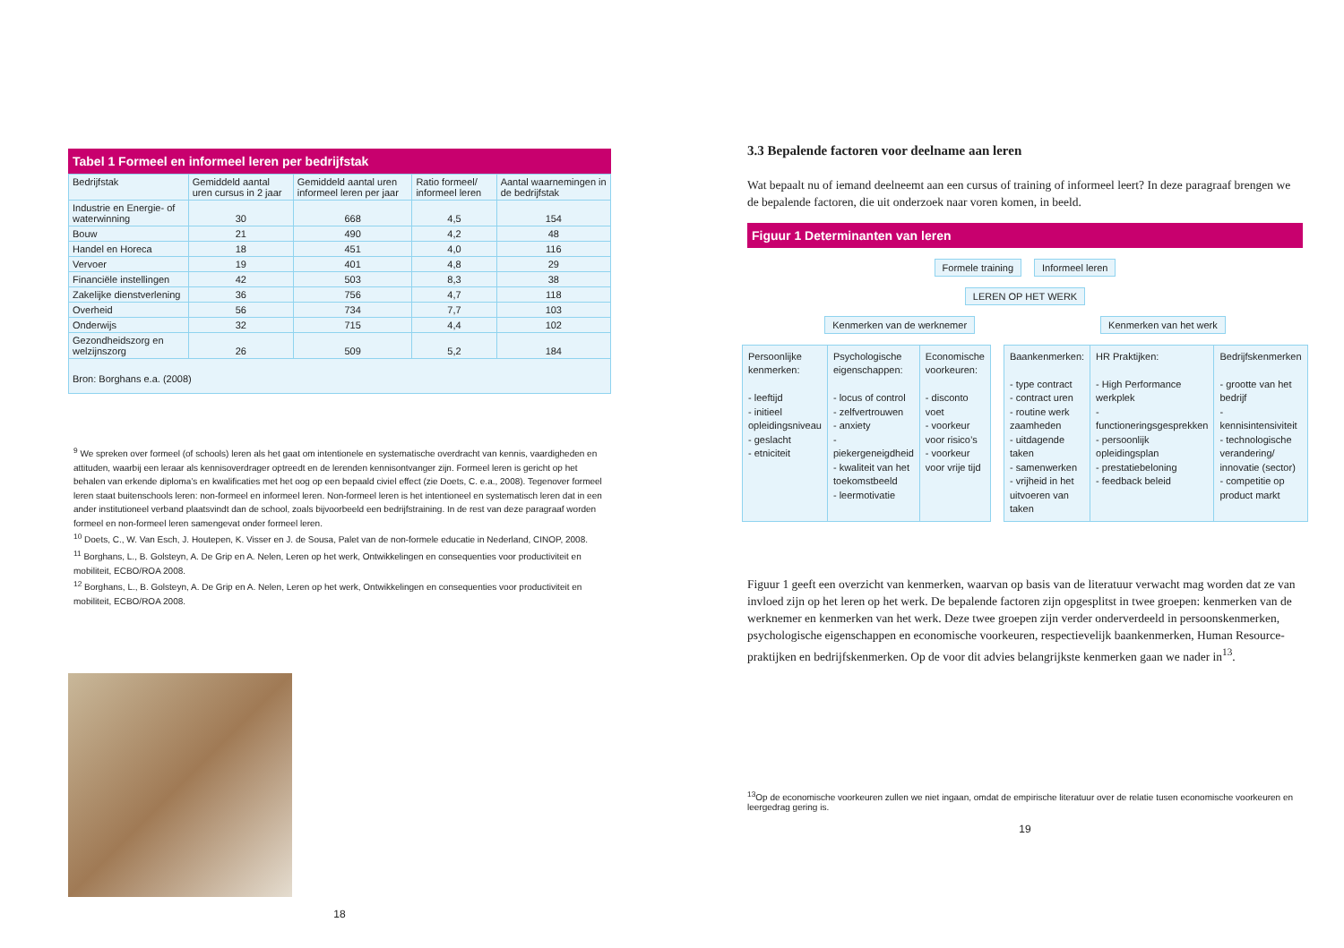Tabel 1 Formeel en informeel leren per bedrijfstak
| Bedrijfstak | Gemiddeld aantal uren cursus in 2 jaar | Gemiddeld aantal uren informeel leren per jaar | Ratio formeel/ informeel leren | Aantal waarnemingen in de bedrijfstak |
| --- | --- | --- | --- | --- |
| Industrie en Energie- of waterwinning | 30 | 668 | 4,5 | 154 |
| Bouw | 21 | 490 | 4,2 | 48 |
| Handel en Horeca | 18 | 451 | 4,0 | 116 |
| Vervoer | 19 | 401 | 4,8 | 29 |
| Financiële instellingen | 42 | 503 | 8,3 | 38 |
| Zakelijke dienstverlening | 36 | 756 | 4,7 | 118 |
| Overheid | 56 | 734 | 7,7 | 103 |
| Onderwijs | 32 | 715 | 4,4 | 102 |
| Gezondheidszorg en welzijnszorg | 26 | 509 | 5,2 | 184 |
| Bron: Borghans e.a. (2008) | | | | |
<sup>9</sup> We spreken over formeel (of schools) leren als het gaat om intentionele en systematische overdracht van kennis, vaardigheden en attituden, waarbij een leraar als kennisoverdrager optreedt en de lerenden kennisontvanger zijn. Formeel leren is gericht op het behalen van erkende diploma’s en kwalificaties met het oog op een bepaald civiel effect (zie Doets, C. e.a., 2008). Tegenover formeel leren staat buitenschools leren: non-formeel en informeel leren. Non-formeel leren is het intentioneel en systematisch leren dat in een ander institutioneel verband plaatsvindt dan de school, zoals bijvoorbeeld een bedrijfstraining. In de rest van deze paragraaf worden formeel en non-formeel leren samengevat onder formeel leren.
<sup>10</sup> Doets, C., W. Van Esch, J. Houtepen, K. Visser en J. de Sousa, Palet van de non-formele educatie in Nederland, CINOP, 2008.
<sup>11</sup> Borghans, L., B. Golsteyn, A. De Grip en A. Nelen, Leren op het werk, Ontwikkelingen en consequenties voor productiviteit en mobiliteit, ECBO/ROA 2008.
<sup>12</sup> Borghans, L., B. Golsteyn, A. De Grip en A. Nelen, Leren op het werk, Ontwikkelingen en consequenties voor productiviteit en mobiliteit, ECBO/ROA 2008.
18
3.3 Bepalende factoren voor deelname aan leren
Wat bepaalt nu of iemand deelneemt aan een cursus of training of informeel leert? In deze paragraaf brengen we de bepalende factoren, die uit onderzoek naar voren komen, in beeld.
Figuur 1 Determinanten van leren
Formele training Informeel leren
LEREN OP HET WERK
Kenmerken van de werknemer Kenmerken van het werk
Persoonlijke kenmerken:
- leeftijd
- initieel opleidingsniveau
- geslacht
- etniciteit
Psychologische eigenschappen:
- locus of control
- zelfvertrouwen
- anxiety
- piekergeneigdheid
- kwaliteit van het toekomstbeeld
- leermotivatie
Economische voorkeuren:
- disconto voet
- voorkeur voor risico’s
- voorkeur voor vrije tijd
Baankenmerken:
- type contract
- contract uren
- routine werk zaamheden
- uitdagende taken
- samenwerken
- vrijheid in het uitvoeren van taken
HR Praktijken:
- High Performance werkplek
- functioneringsgesprekken
- persoonlijk opleidingsplan
- prestatiebeloning
- feedback beleid
Bedrijfskenmerken
- grootte van het bedrijf
- kennisintensiviteit
- technologische verandering/ innovatie (sector)
- competitie op product markt
Figuur 1 geeft een overzicht van kenmerken, waarvan op basis van de literatuur verwacht mag worden dat ze van invloed zijn op het leren op het werk. De bepalende factoren zijn opgesplitst in twee groepen: kenmerken van de werknemer en kenmerken van het werk. Deze twee groepen zijn verder onderverdeeld in persoonskenmerken, psychologische eigenschappen en economische voorkeuren, respectievelijk baankenmerken, Human Resource-praktijken en bedrijfskenmerken. Op de voor dit advies belangrijkste kenmerken gaan we nader in<sup>13</sup>.
<sup>13</sup> Op de economische voorkeuren zullen we niet ingaan, omdat de empirische literatuur over de relatie tusen economische voorkeuren en leergedrag gering is.
19